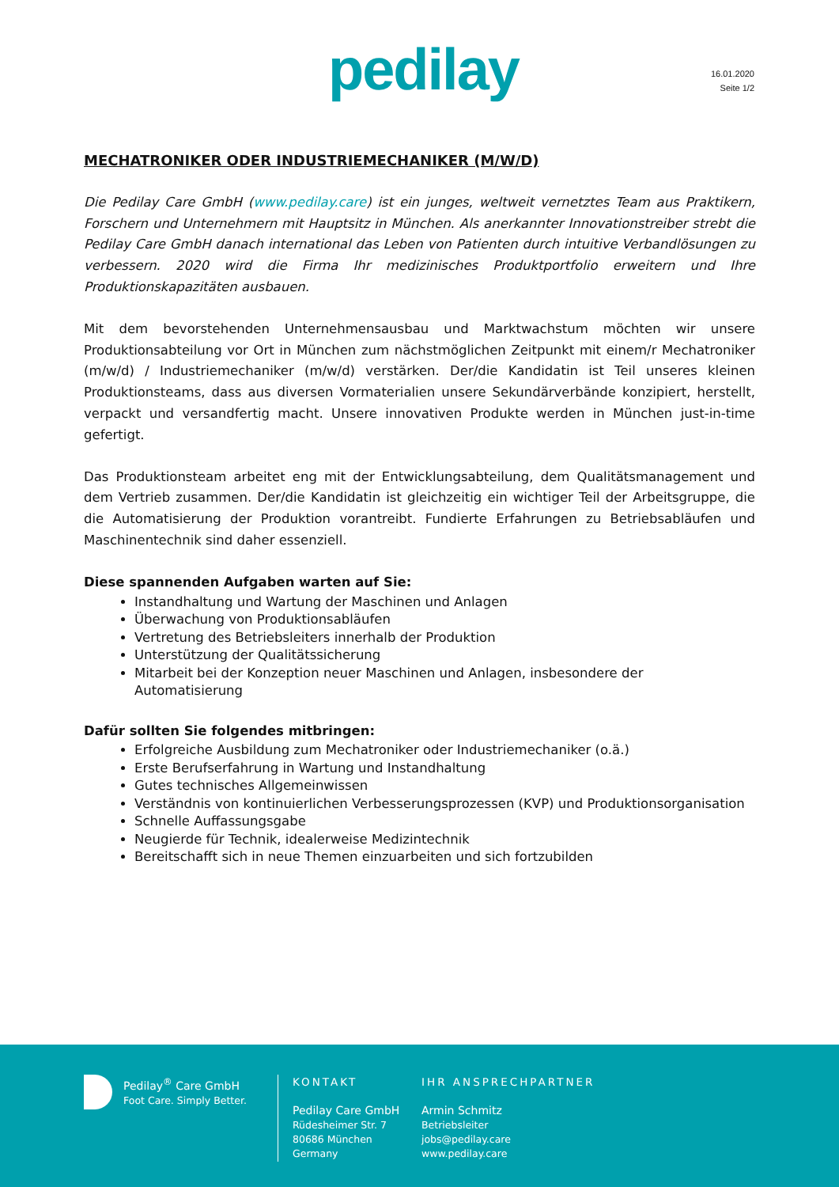pedilay
16.01.2020
Seite 1/2
MECHATRONIKER ODER INDUSTRIEMECHANIKER (M/W/D)
Die Pedilay Care GmbH (www.pedilay.care) ist ein junges, weltweit vernetztes Team aus Praktikern, Forschern und Unternehmern mit Hauptsitz in München. Als anerkannter Innovationstreiber strebt die Pedilay Care GmbH danach international das Leben von Patienten durch intuitive Verbandlösungen zu verbessern. 2020 wird die Firma Ihr medizinisches Produktportfolio erweitern und Ihre Produktionskapazitäten ausbauen.
Mit dem bevorstehenden Unternehmensausbau und Marktwachstum möchten wir unsere Produktionsabteilung vor Ort in München zum nächstmöglichen Zeitpunkt mit einem/r Mechatroniker (m/w/d) / Industriemechaniker (m/w/d) verstärken. Der/die Kandidatin ist Teil unseres kleinen Produktionsteams, dass aus diversen Vormaterialien unsere Sekundärverbände konzipiert, herstellt, verpackt und versandfertig macht. Unsere innovativen Produkte werden in München just-in-time gefertigt.
Das Produktionsteam arbeitet eng mit der Entwicklungsabteilung, dem Qualitätsmanagement und dem Vertrieb zusammen. Der/die Kandidatin ist gleichzeitig ein wichtiger Teil der Arbeitsgruppe, die die Automatisierung der Produktion vorantreibt. Fundierte Erfahrungen zu Betriebsabläufen und Maschinentechnik sind daher essenziell.
Diese spannenden Aufgaben warten auf Sie:
Instandhaltung und Wartung der Maschinen und Anlagen
Überwachung von Produktionsabläufen
Vertretung des Betriebsleiters innerhalb der Produktion
Unterstützung der Qualitätssicherung
Mitarbeit bei der Konzeption neuer Maschinen und Anlagen, insbesondere der Automatisierung
Dafür sollten Sie folgendes mitbringen:
Erfolgreiche Ausbildung zum Mechatroniker oder Industriemechaniker (o.ä.)
Erste Berufserfahrung in Wartung und Instandhaltung
Gutes technisches Allgemeinwissen
Verständnis von kontinuierlichen Verbesserungsprozessen (KVP) und Produktionsorganisation
Schnelle Auffassungsgabe
Neugierde für Technik, idealerweise Medizintechnik
Bereitschafft sich in neue Themen einzuarbeiten und sich fortzubilden
Pedilay<sup>®</sup> Care GmbH
Foot Care. Simply Better.
KONTAKT
Pedilay Care GmbH
Rüdesheimer Str. 7
80686 München
Germany
IHR ANSPRECHPARTNER
Armin Schmitz
Betriebsleiter
jobs@pedilay.care
www.pedilay.care